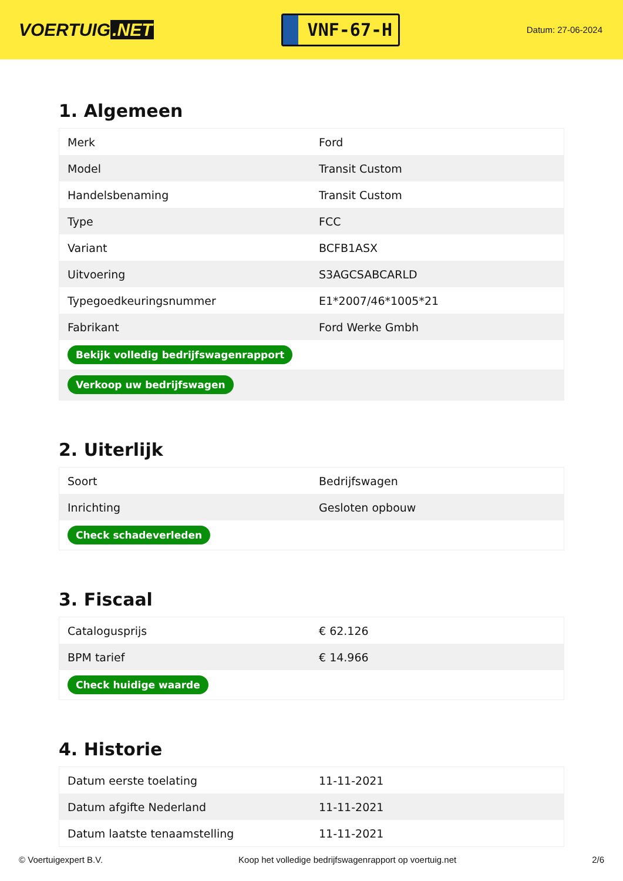VOERTUIG.NET
VNF-67-H
Datum: 27-06-2024
1. Algemeen
| Merk | Ford |
| Model | Transit Custom |
| Handelsbenaming | Transit Custom |
| Type | FCC |
| Variant | BCFB1ASX |
| Uitvoering | S3AGCSABCARLD |
| Typegoedkeuringsnummer | E1*2007/46*1005*21 |
| Fabrikant | Ford Werke Gmbh |
| Bekijk volledig bedrijfswagenrapport | |
| Verkoop uw bedrijfswagen | |
2. Uiterlijk
| Soort | Bedrijfswagen |
| Inrichting | Gesloten opbouw |
| Check schadeverleden | |
3. Fiscaal
| Catalogusprijs | € 62.126 |
| BPM tarief | € 14.966 |
| Check huidige waarde | |
4. Historie
| Datum eerste toelating | 11-11-2021 |
| Datum afgifte Nederland | 11-11-2021 |
| Datum laatste tenaamstelling | 11-11-2021 |
© Voertuigexpert B.V. Koop het volledige bedrijfswagenrapport op voertuig.net 2/6